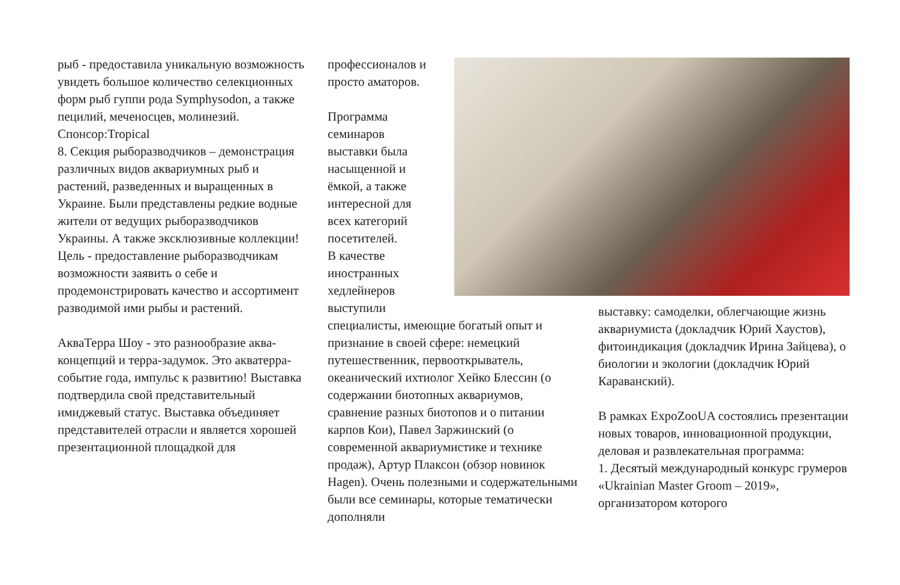рыб - предоставила уникальную возможность увидеть большое количество селекционных форм рыб гуппи рода Symphysodon, а также пецилий, меченосцев, молинезий. Спонсор:Tropical
8. Секция рыборазводчиков – демонстрация различных видов аквариумных рыб и растений, разведенных и выращенных в Украине. Были представлены редкие водные жители от ведущих рыборазводчиков Украины. А также эксклюзивные коллекции! Цель - предоставление рыборазводчикам возможности заявить о себе и продемонстрировать качество и ассортимент разводимой ими рыбы и растений.
АкваТерра Шоу - это разнообразие аква-концепций и терра-задумок. Это акватерра-событие года, импульс к развитию! Выставка подтвердила свой представительный имиджевый статус. Выставка объединяет представителей отрасли и является хорошей презентационной площадкой для
профессионалов и просто аматоров.
Программа семинаров выставки была насыщенной и ёмкой, а также интересной для всех категорий посетителей.
В качестве иностранных хедлейнеров выступили
специалисты, имеющие богатый опыт и признание в своей сфере: немецкий путешественник, первооткрыватель, океанический ихтиолог Хейко Блессин (о содержании биотопных аквариумов, сравнение разных биотопов и о питании карпов Кои), Павел Заржинский (о современной аквариумистике и технике продаж), Артур Плаксон (обзор новинок Hagen). Очень полезными и содержательными были все семинары, которые тематически дополняли
выставку: самоделки, облегчающие жизнь аквариумиста (докладчик Юрий Хаустов), фитоиндикация (докладчик Ирина Зайцева), о биологии и экологии (докладчик Юрий Караванский).
В рамках ExpoZooUA состоялись презентации новых товаров, инновационной продукции, деловая и развлекательная программа:
1. Десятый международный конкурс грумеров «Ukrainian Master Groom – 2019», организатором которого